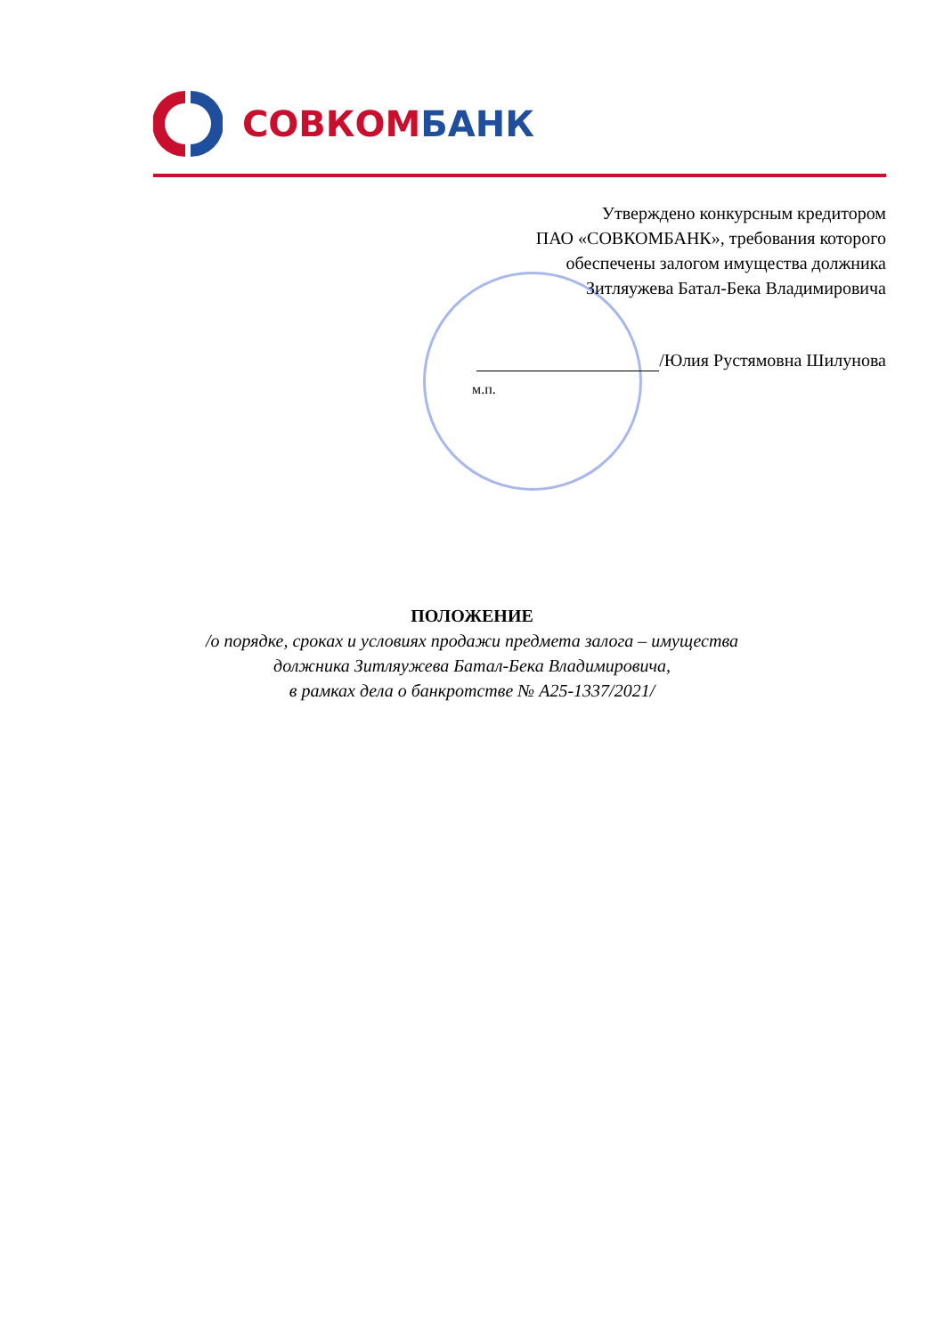СОВКОМ БАНК
Утверждено конкурсным кредитором
ПАО «СОВКОМБАНК», требования которого
обеспечены залогом имущества должника
Зитляужева Батал-Бека Владимировича
/Юлия Рустямовна Шилунова
м.п.
ПОЛОЖЕНИЕ
/о порядке, сроках и условиях продажи предмета залога – имущества
должника Зитляужева Батал-Бека Владимировича,
в рамках дела о банкротстве № А25-1337/2021/